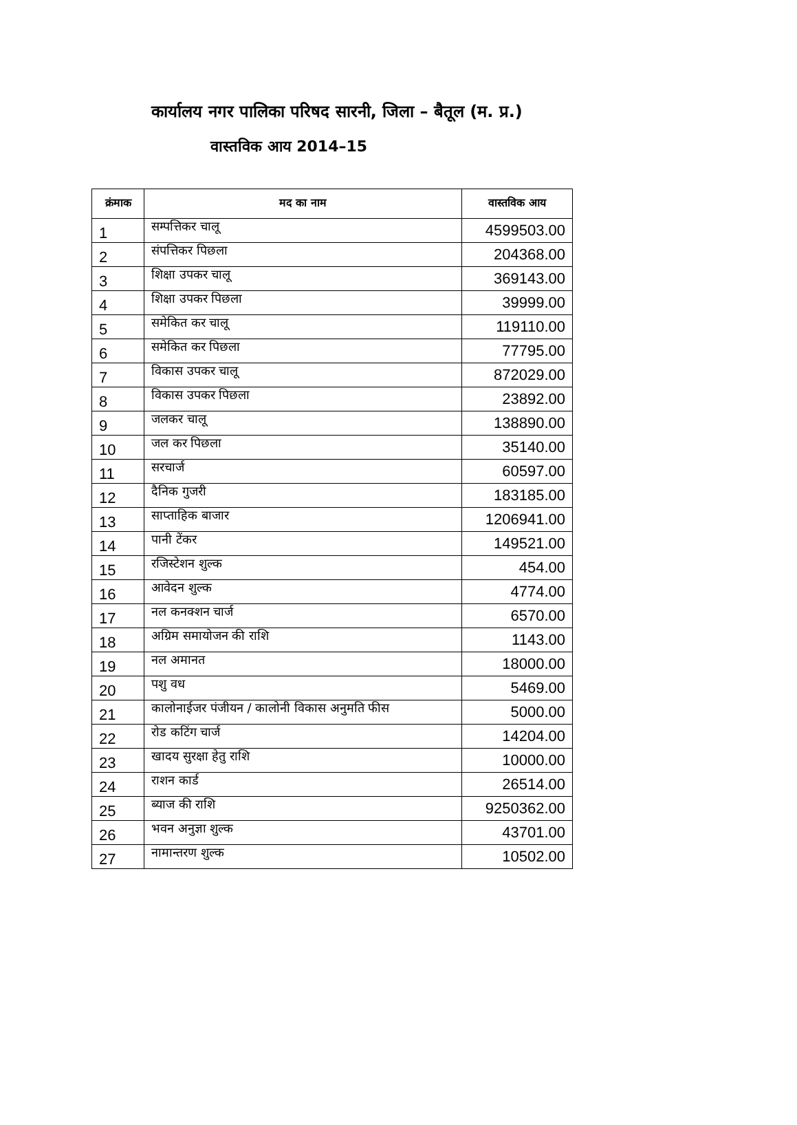कार्यालय नगर पालिका परिषद सारनी, जिला – बैतूल (म. प्र.)
वास्तविक आय 2014–15
| क्रंमाक | मद का नाम | वास्तविक आय |
| --- | --- | --- |
| 1 | सम्पत्तिकर चालू | 4599503.00 |
| 2 | संपत्तिकर पिछला | 204368.00 |
| 3 | शिक्षा उपकर चालू | 369143.00 |
| 4 | शिक्षा उपकर पिछला | 39999.00 |
| 5 | समेकित कर चालू | 119110.00 |
| 6 | समेकित कर पिछला | 77795.00 |
| 7 | विकास उपकर चालू | 872029.00 |
| 8 | विकास उपकर पिछला | 23892.00 |
| 9 | जलकर चालू | 138890.00 |
| 10 | जल कर पिछला | 35140.00 |
| 11 | सरचार्ज | 60597.00 |
| 12 | दैनिक गुजरी | 183185.00 |
| 13 | साप्ताहिक बाजार | 1206941.00 |
| 14 | पानी टेंकर | 149521.00 |
| 15 | रजिस्टेशन शुल्क | 454.00 |
| 16 | आवेदन शुल्क | 4774.00 |
| 17 | नल कनक्शन चार्ज | 6570.00 |
| 18 | अग्रिम समायोजन की राशि | 1143.00 |
| 19 | नल अमानत | 18000.00 |
| 20 | पशु वध | 5469.00 |
| 21 | कालोनाईजर पंजीयन / कालोनी विकास अनुमति फीस | 5000.00 |
| 22 | रोड कटिंग चार्ज | 14204.00 |
| 23 | खादय सुरक्षा हेतु राशि | 10000.00 |
| 24 | राशन कार्ड | 26514.00 |
| 25 | ब्याज की राशि | 9250362.00 |
| 26 | भवन अनुज्ञा शुल्क | 43701.00 |
| 27 | नामान्तरण शुल्क | 10502.00 |